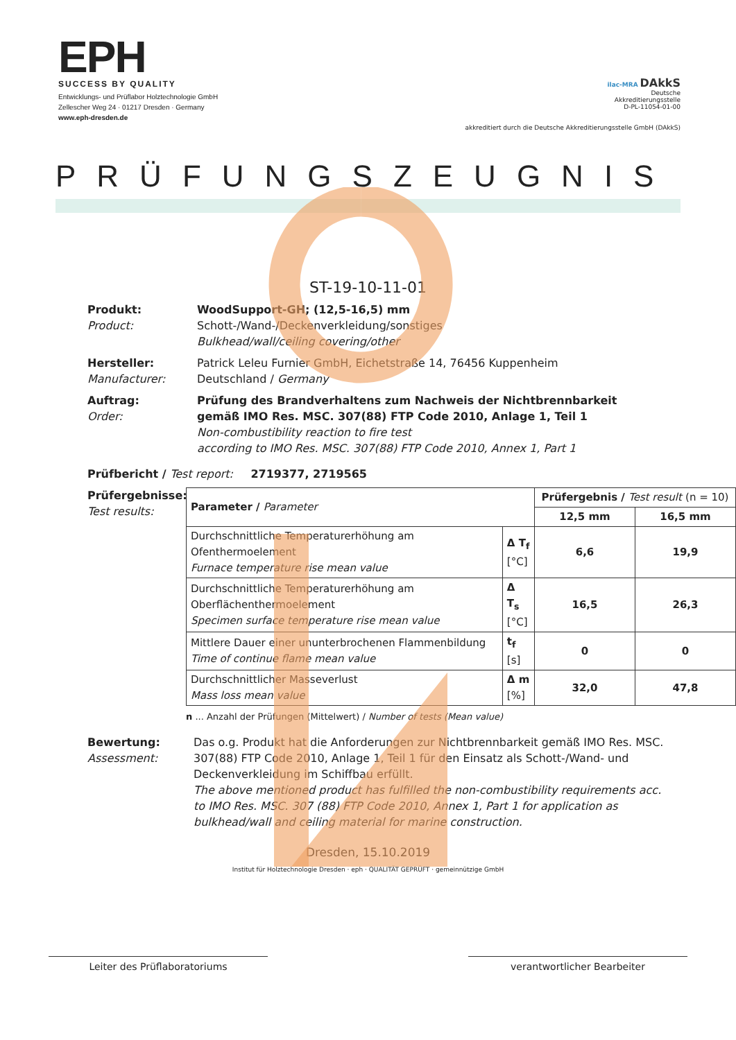EPH
SUCCESS BY QUALITY
Entwicklungs- und Prüflabor Holztechnologie GmbH
Zellescher Weg 24 · 01217 Dresden · Germany
www.eph-dresden.de
ilac-MRA DAkkS
Deutsche
Akkreditierungsstelle
D-PL-11054-01-00
akkreditiert durch die Deutsche Akkreditierungsstelle GmbH (DAkkS)
PRÜFUNGSZEUGNIS
ST-19-10-11-01
Produkt:
Product:
WoodSupport-GH; (12,5-16,5) mm
Schott-/Wand-/Deckenverkleidung/sonstiges
Bulkhead/wall/ceiling covering/other
Hersteller:
Manufacturer:
Patrick Leleu Furnier GmbH, Eichetstraße 14, 76456 Kuppenheim
Deutschland / Germany
Auftrag:
Order:
Prüfung des Brandverhaltens zum Nachweis der Nichtbrennbarkeit
gemäß IMO Res. MSC. 307(88) FTP Code 2010, Anlage 1, Teil 1
Non-combustibility reaction to fire test
according to IMO Res. MSC. 307(88) FTP Code 2010, Annex 1, Part 1
Prüfbericht / Test report: 2719377, 2719565
Prüfergebnisse:
Test results:
| Parameter / Parameter | | Prüfergebnis / Test result (n = 10) | |
| --- | --- | --- | --- |
| | | 12,5 mm | 16,5 mm |
| Durchschnittliche Temperaturerhöhung am Ofenthermoelement Furnace temperature rise mean value | Δ T<sub>f</sub> [°C] | 6,6 | 19,9 |
| Durchschnittliche Temperaturerhöhung am Oberflächenthermoelement Specimen surface temperature rise mean value | Δ T<sub>s</sub> [°C] | 16,5 | 26,3 |
| Mittlere Dauer einer ununterbrochenen Flammenbildung Time of continue flame mean value | t<sub>f</sub> [s] | 0 | 0 |
| Durchschnittlicher Masseverlust Mass loss mean value | Δ m [%] | 32,0 | 47,8 |
n ... Anzahl der Prüfungen (Mittelwert) / Number of tests (Mean value)
Bewertung:
Assessment:
Das o.g. Produkt hat die Anforderungen zur Nichtbrennbarkeit gemäß IMO Res. MSC. 307(88) FTP Code 2010, Anlage 1, Teil 1 für den Einsatz als Schott-/Wand- und Deckenverkleidung im Schiffbau erfüllt.
The above mentioned product has fulfilled the non-combustibility requirements acc. to IMO Res. MSC. 307 (88) FTP Code 2010, Annex 1, Part 1 for application as bulkhead/wall and ceiling material for marine construction.
Dresden, 15.10.2019
Institut für Holztechnologie Dresden · eph · QUALITÄT GEPRÜFT · gemeinnützige GmbH
Leiter des Prüflaboratoriums verantwortlicher Bearbeiter